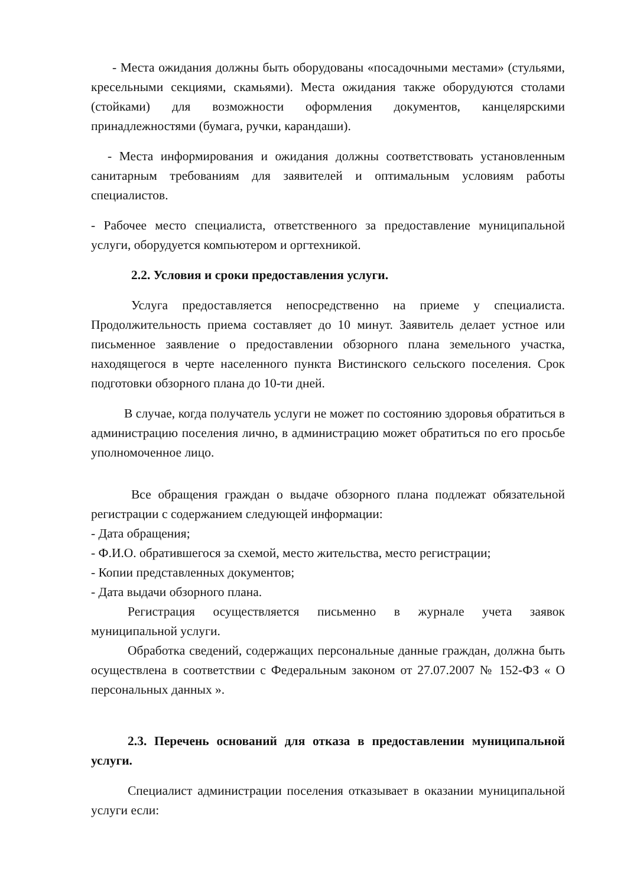- Места ожидания должны быть оборудованы «посадочными местами» (стульями, кресельными секциями, скамьями). Места ожидания также оборудуются столами (стойками) для возможности оформления документов, канцелярскими принадлежностями (бумага, ручки, карандаши).
- Места информирования и ожидания должны соответствовать установленным санитарным требованиям для заявителей и оптимальным условиям работы специалистов.
- Рабочее место специалиста, ответственного за предоставление муниципальной услуги, оборудуется компьютером и оргтехникой.
2.2. Условия и сроки предоставления услуги.
Услуга предоставляется непосредственно на приеме у специалиста. Продолжительность приема составляет до 10 минут. Заявитель делает устное или письменное заявление о предоставлении обзорного плана земельного участка, находящегося в черте населенного пункта Вистинского сельского поселения. Срок подготовки обзорного плана до 10-ти дней.
В случае, когда получатель услуги не может по состоянию здоровья обратиться в администрацию поселения лично, в администрацию может обратиться по его просьбе уполномоченное лицо.
Все обращения граждан о выдаче обзорного плана подлежат обязательной регистрации с содержанием следующей информации:
- Дата обращения;
- Ф.И.О. обратившегося за схемой, место жительства, место регистрации;
- Копии представленных документов;
- Дата выдачи обзорного плана.
Регистрация осуществляется письменно в журнале учета заявок муниципальной услуги.
Обработка сведений, содержащих персональные данные граждан, должна быть осуществлена в соответствии с Федеральным законом от 27.07.2007 № 152-ФЗ « О персональных данных ».
2.3. Перечень оснований для отказа в предоставлении муниципальной услуги.
Специалист администрации поселения отказывает в оказании муниципальной услуги если: